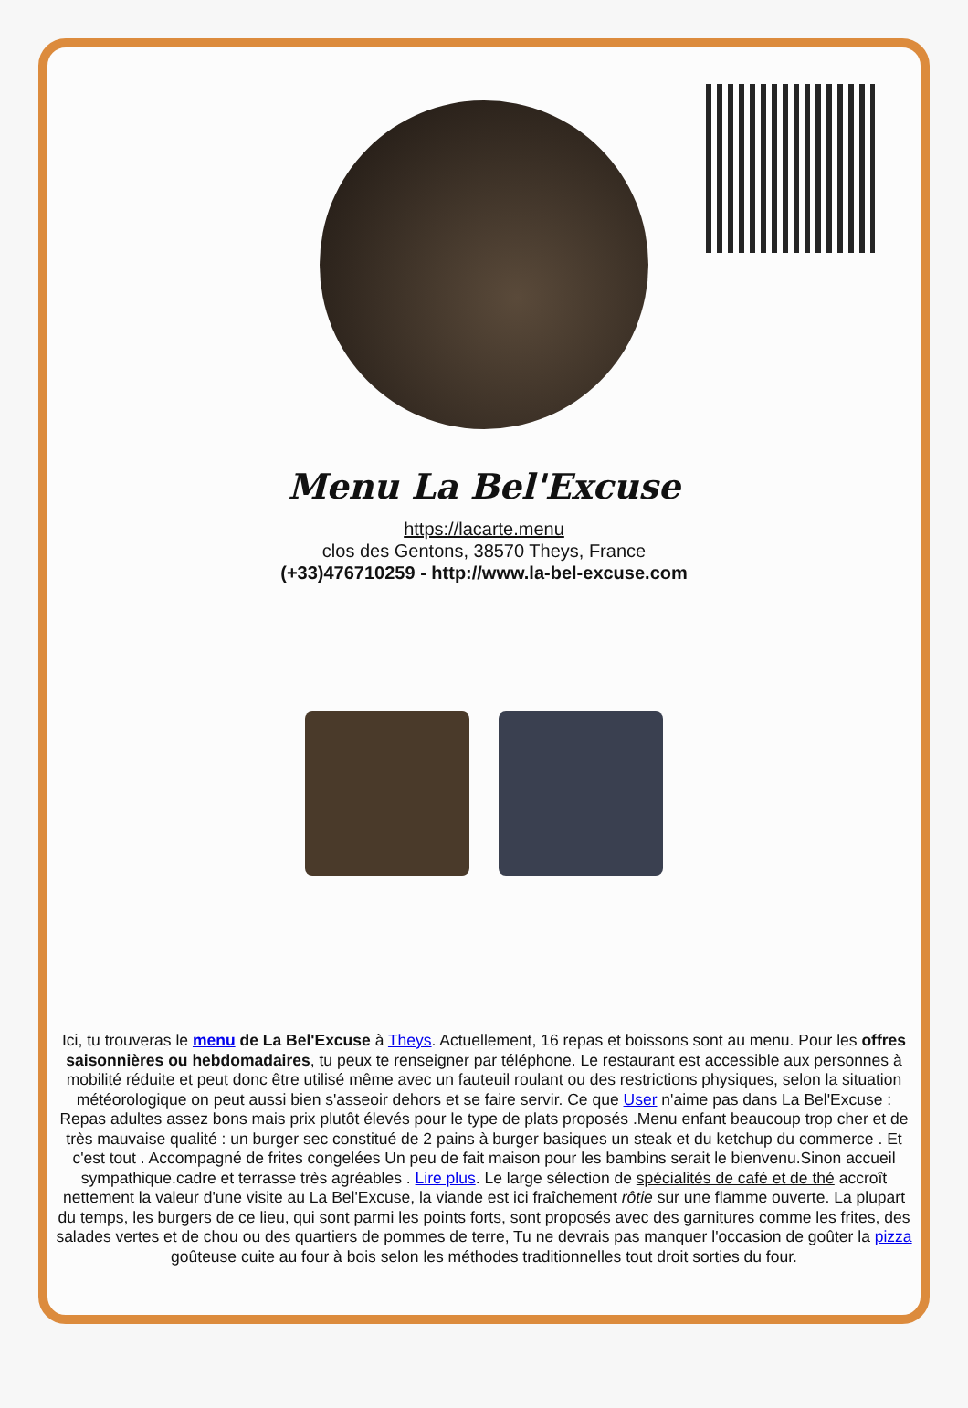Menu La Bel'Excuse
https://lacarte.menu
clos des Gentons, 38570 Theys, France
(+33)476710259 - http://www.la-bel-excuse.com
Ici, tu trouveras le menu de La Bel'Excuse à Theys. Actuellement, 16 repas et boissons sont au menu. Pour les offres saisonnières ou hebdomadaires, tu peux te renseigner par téléphone. Le restaurant est accessible aux personnes à mobilité réduite et peut donc être utilisé même avec un fauteuil roulant ou des restrictions physiques, selon la situation météorologique on peut aussi bien s'asseoir dehors et se faire servir. Ce que User n'aime pas dans La Bel'Excuse :
Repas adultes assez bons mais prix plutôt élevés pour le type de plats proposés .Menu enfant beaucoup trop cher et de très mauvaise qualité : un burger sec constitué de 2 pains à burger basiques un steak et du ketchup du commerce . Et c'est tout . Accompagné de frites congelées Un peu de fait maison pour les bambins serait le bienvenu.Sinon accueil sympathique.cadre et terrasse très agréables . Lire plus. Le large sélection de spécialités de café et de thé accroît nettement la valeur d'une visite au La Bel'Excuse, la viande est ici fraîchement rôtie sur une flamme ouverte. La plupart du temps, les burgers de ce lieu, qui sont parmi les points forts, sont proposés avec des garnitures comme les frites, des salades vertes et de chou ou des quartiers de pommes de terre, Tu ne devrais pas manquer l'occasion de goûter la pizza goûteuse cuite au four à bois selon les méthodes traditionnelles tout droit sorties du four.